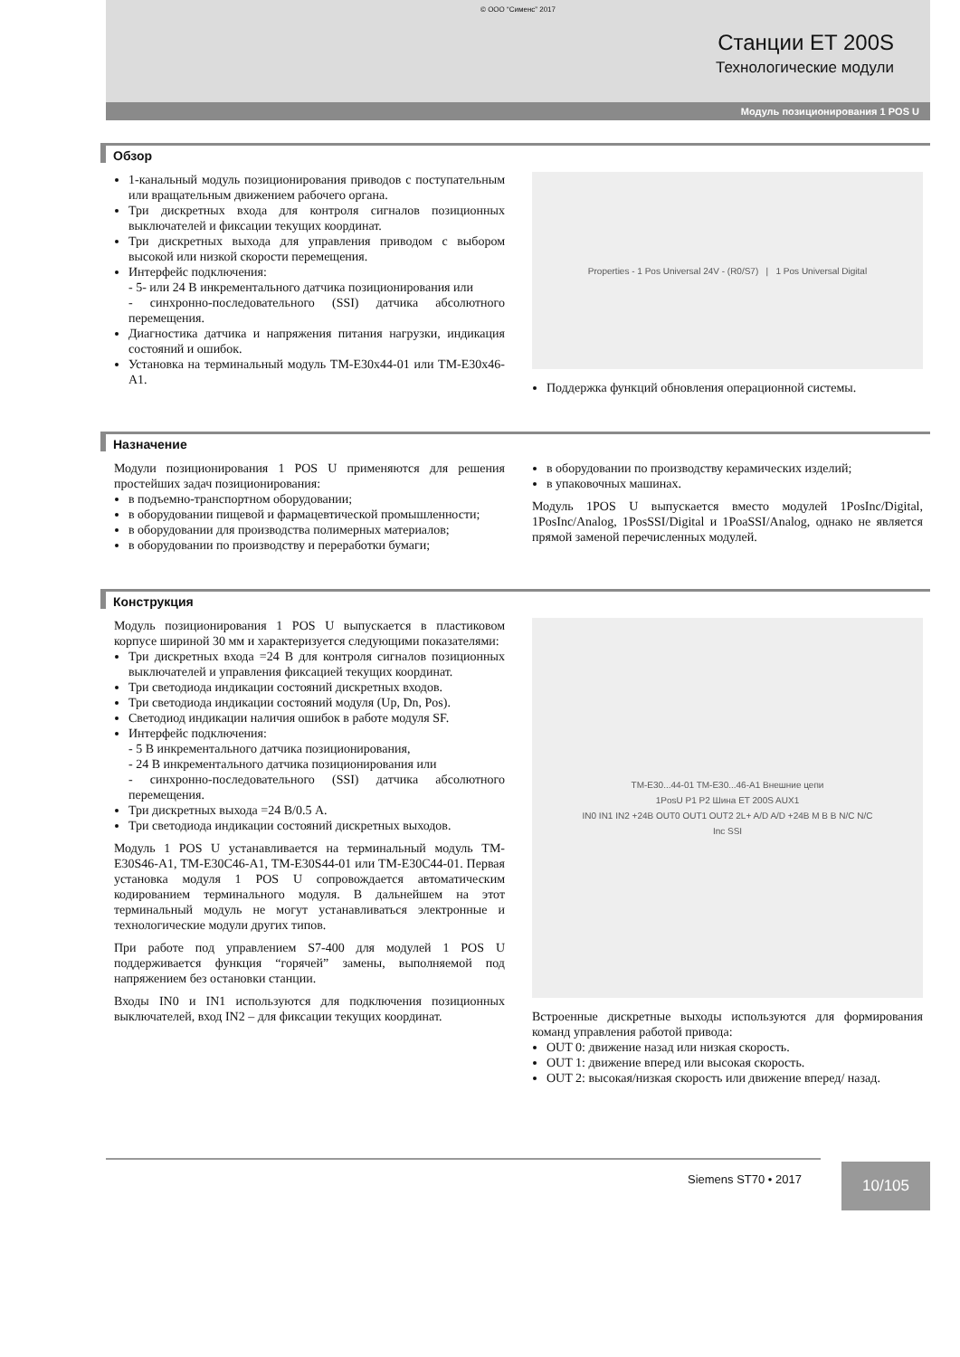© ООО “Сименс” 2017
Станции ET 200S
Технологические модули
Модуль позиционирования 1 POS U
Обзор
1-канальный модуль позиционирования приводов с поступательным или вращательным движением рабочего органа.
Три дискретных входа для контроля сигналов позиционных выключателей и фиксации текущих координат.
Три дискретных выхода для управления приводом с выбором высокой или низкой скорости перемещения.
Интерфейс подключения:
- 5- или 24 В инкрементального датчика позиционирования или
- синхронно-последовательного (SSI) датчика абсолютного перемещения.
Диагностика датчика и напряжения питания нагрузки, индикация состояний и ошибок.
Установка на терминальный модуль TM-E30x44-01 или TM-E30x46-A1.
Properties - 1 Pos Universal 24V - (R0/S7) | 1 Pos Universal Digital
Поддержка функций обновления операционной системы.
Назначение
Модули позиционирования 1 POS U применяются для решения простейших задач позиционирования:
в подъемно-транспортном оборудовании;
в оборудовании пищевой и фармацевтической промышленности;
в оборудовании для производства полимерных материалов;
в оборудовании по производству и переработки бумаги;
в оборудовании по производству керамических изделий;
в упаковочных машинах.
Модуль 1POS U выпускается вместо модулей 1PosInc/Digital, 1PosInc/Analog, 1PosSSI/Digital и 1PoaSSI/Analog, однако не является прямой заменой перечисленных модулей.
Конструкция
Модуль позиционирования 1 POS U выпускается в пластиковом корпусе шириной 30 мм и характеризуется следующими показателями:
Три дискретных входа =24 В для контроля сигналов позиционных выключателей и управления фиксацией текущих координат.
Три светодиода индикации состояний дискретных входов.
Три светодиода индикации состояний модуля (Up, Dn, Pos).
Светодиод индикации наличия ошибок в работе модуля SF.
Интерфейс подключения:
- 5 В инкрементального датчика позиционирования,
- 24 В инкрементального датчика позиционирования или
- синхронно-последовательного (SSI) датчика абсолютного перемещения.
Три дискретных выхода =24 В/0.5 А.
Три светодиода индикации состояний дискретных выходов.
Модуль 1 POS U устанавливается на терминальный модуль TM-E30S46-A1, TM-E30C46-A1, TM-E30S44-01 или TM-E30C44-01. Первая установка модуля 1 POS U сопровождается автоматическим кодированием терминального модуля. В дальнейшем на этот терминальный модуль не могут устанавливаться электронные и технологические модули других типов.
При работе под управлением S7-400 для модулей 1 POS U поддерживается функция “горячей” замены, выполняемой под напряжением без остановки станции.
Входы IN0 и IN1 используются для подключения позиционных выключателей, вход IN2 – для фиксации текущих координат.
TM-E30...44-01 TM-E30...46-A1 Внешние цепи
1PosU P1 P2 Шина ET 200S AUX1
IN0 IN1 IN2 +24B OUT0 OUT1 OUT2 2L+ A/D A/D +24B M B B N/C N/C
Inc SSI
Встроенные дискретные выходы используются для формирования команд управления работой привода:
OUT 0: движение назад или низкая скорость.
OUT 1: движение вперед или высокая скорость.
OUT 2: высокая/низкая скорость или движение вперед/ назад.
Siemens ST70 • 2017 10/105